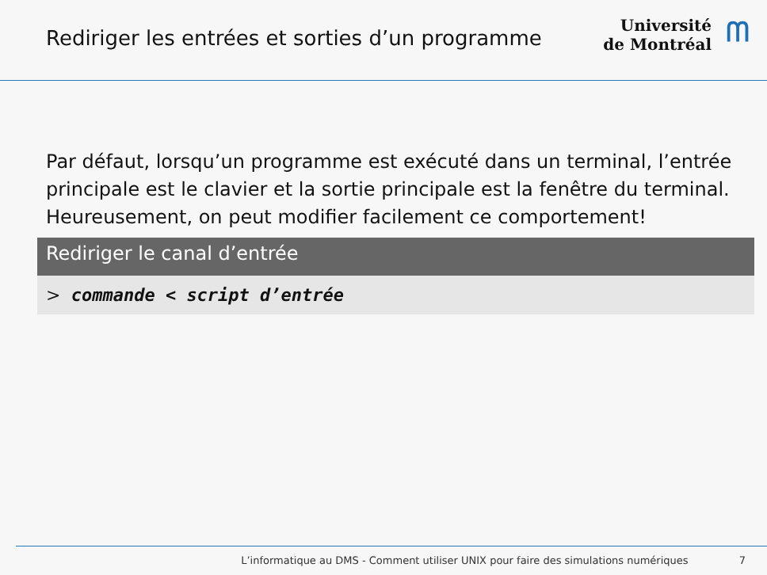Rediriger les entrées et sorties d’un programme
Université
de Montréal
ᗰ
Par défaut, lorsqu’un programme est exécuté dans un terminal, l’entrée principale est le clavier et la sortie principale est la fenêtre du terminal. Heureusement, on peut modifier facilement ce comportement!
Rediriger le canal d’entrée
> commande < script d’entrée
L’informatique au DMS - Comment utiliser UNIX pour faire des simulations numériques 7